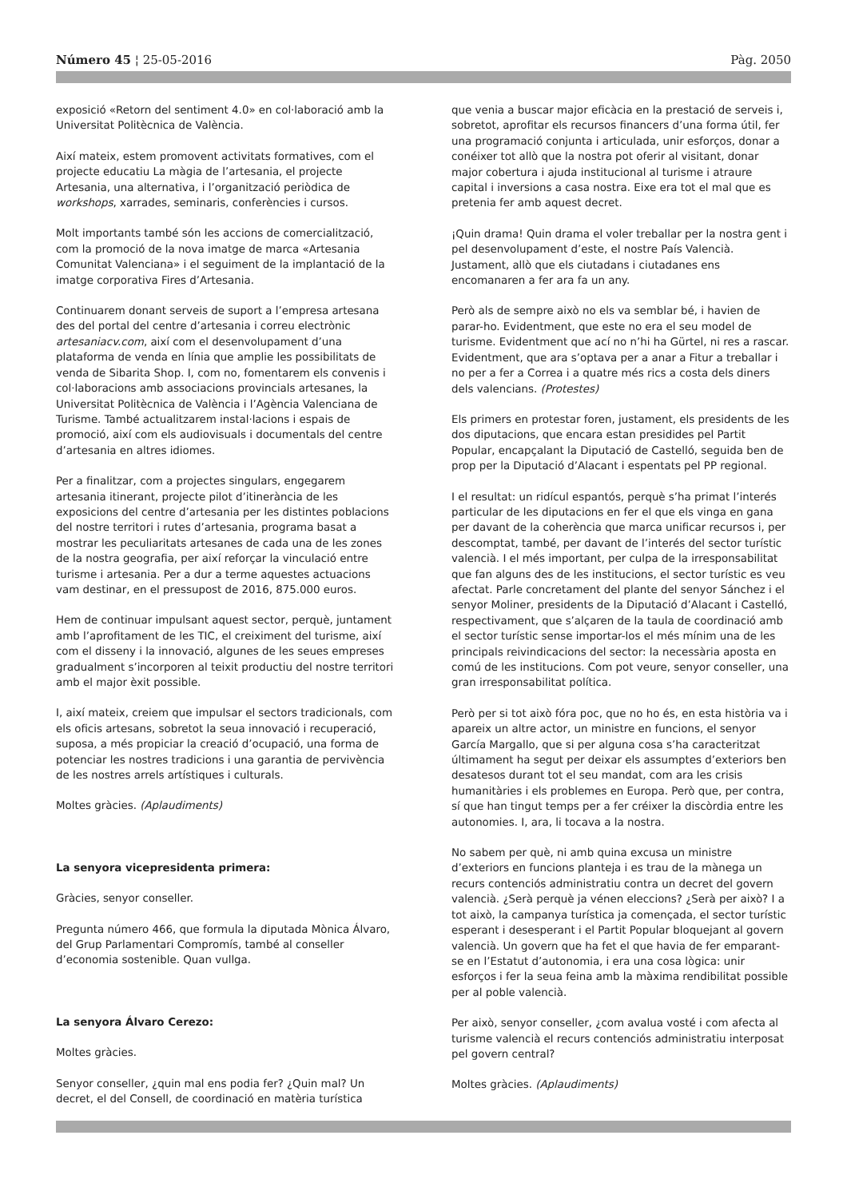Número 45 ¦ 25-05-2016 Pàg. 2050
exposició «Retorn del sentiment 4.0» en col·laboració amb la Universitat Politècnica de València.
Així mateix, estem promovent activitats formatives, com el projecte educatiu La màgia de l’artesania, el projecte Artesania, una alternativa, i l’organització periòdica de workshops, xarrades, seminaris, conferències i cursos.
Molt importants també són les accions de comercialització, com la promoció de la nova imatge de marca «Artesania Comunitat Valenciana» i el seguiment de la implantació de la imatge corporativa Fires d’Artesania.
Continuarem donant serveis de suport a l’empresa artesana des del portal del centre d’artesania i correu electrònic artesaniacv.com, així com el desenvolupament d’una plataforma de venda en línia que amplie les possibilitats de venda de Sibarita Shop. I, com no, fomentarem els convenis i col·laboracions amb associacions provincials artesanes, la Universitat Politècnica de València i l’Agència Valenciana de Turisme. També actualitzarem instal·lacions i espais de promoció, així com els audiovisuals i documentals del centre d’artesania en altres idiomes.
Per a finalitzar, com a projectes singulars, engegarem artesania itinerant, projecte pilot d’itinerància de les exposicions del centre d’artesania per les distintes poblacions del nostre territori i rutes d’artesania, programa basat a mostrar les peculiaritats artesanes de cada una de les zones de la nostra geografia, per així reforçar la vinculació entre turisme i artesania. Per a dur a terme aquestes actuacions vam destinar, en el pressupost de 2016, 875.000 euros.
Hem de continuar impulsant aquest sector, perquè, juntament amb l’aprofitament de les TIC, el creiximent del turisme, així com el disseny i la innovació, algunes de les seues empreses gradualment s’incorporen al teixit productiu del nostre territori amb el major èxit possible.
I, així mateix, creiem que impulsar el sectors tradicionals, com els oficis artesans, sobretot la seua innovació i recuperació, suposa, a més propiciar la creació d’ocupació, una forma de potenciar les nostres tradicions i una garantia de pervivència de les nostres arrels artístiques i culturals.
Moltes gràcies. (Aplaudiments)
La senyora vicepresidenta primera:
Gràcies, senyor conseller.
Pregunta número 466, que formula la diputada Mònica Álvaro, del Grup Parlamentari Compromís, també al conseller d’economia sostenible. Quan vullga.
La senyora Álvaro Cerezo:
Moltes gràcies.
Senyor conseller, ¿quin mal ens podia fer? ¿Quin mal? Un decret, el del Consell, de coordinació en matèria turística
que venia a buscar major eficàcia en la prestació de serveis i, sobretot, aprofitar els recursos financers d’una forma útil, fer una programació conjunta i articulada, unir esforços, donar a conéixer tot allò que la nostra pot oferir al visitant, donar major cobertura i ajuda institucional al turisme i atraure capital i inversions a casa nostra. Eixe era tot el mal que es pretenia fer amb aquest decret.
¡Quin drama! Quin drama el voler treballar per la nostra gent i pel desenvolupament d’este, el nostre País Valencià. Justament, allò que els ciutadans i ciutadanes ens encomanaren a fer ara fa un any.
Però als de sempre això no els va semblar bé, i havien de parar-ho. Evidentment, que este no era el seu model de turisme. Evidentment que ací no n’hi ha Gürtel, ni res a rascar. Evidentment, que ara s’optava per a anar a Fitur a treballar i no per a fer a Correa i a quatre més rics a costa dels diners dels valencians. (Protestes)
Els primers en protestar foren, justament, els presidents de les dos diputacions, que encara estan presidides pel Partit Popular, encapçalant la Diputació de Castelló, seguida ben de prop per la Diputació d’Alacant i espentats pel PP regional.
I el resultat: un ridícul espantós, perquè s’ha primat l’interés particular de les diputacions en fer el que els vinga en gana per davant de la coherència que marca unificar recursos i, per descomptat, també, per davant de l’interés del sector turístic valencià. I el més important, per culpa de la irresponsabilitat que fan alguns des de les institucions, el sector turístic es veu afectat. Parle concretament del plante del senyor Sánchez i el senyor Moliner, presidents de la Diputació d’Alacant i Castelló, respectivament, que s’alçaren de la taula de coordinació amb el sector turístic sense importar-los el més mínim una de les principals reivindicacions del sector: la necessària aposta en comú de les institucions. Com pot veure, senyor conseller, una gran irresponsabilitat política.
Però per si tot això fóra poc, que no ho és, en esta història va i apareix un altre actor, un ministre en funcions, el senyor García Margallo, que si per alguna cosa s’ha caracteritzat últimament ha segut per deixar els assumptes d’exteriors ben desatesos durant tot el seu mandat, com ara les crisis humanitàries i els problemes en Europa. Però que, per contra, sí que han tingut temps per a fer créixer la discòrdia entre les autonomies. I, ara, li tocava a la nostra.
No sabem per què, ni amb quina excusa un ministre d’exteriors en funcions planteja i es trau de la mànega un recurs contenciós administratiu contra un decret del govern valencià. ¿Serà perquè ja vénen eleccions? ¿Serà per això? I a tot això, la campanya turística ja començada, el sector turístic esperant i desesperant i el Partit Popular bloquejant al govern valencià. Un govern que ha fet el que havia de fer emparant-se en l’Estatut d’autonomia, i era una cosa lògica: unir esforços i fer la seua feina amb la màxima rendibilitat possible per al poble valencià.
Per això, senyor conseller, ¿com avalua vosté i com afecta al turisme valencià el recurs contenciós administratiu interposat pel govern central?
Moltes gràcies. (Aplaudiments)